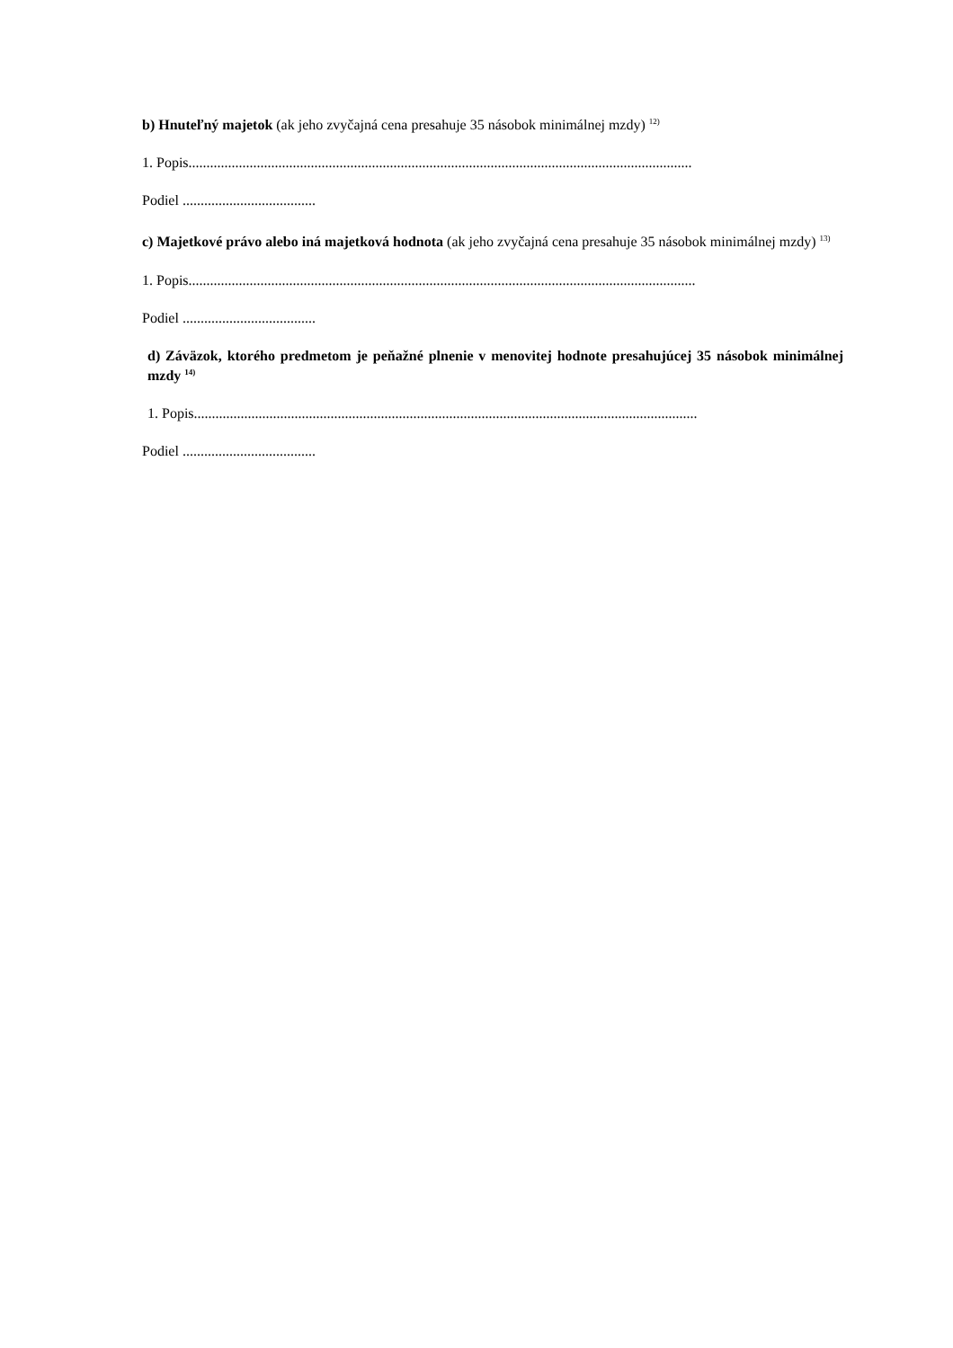b) Hnuteľný majetok (ak jeho zvyčajná cena presahuje 35 násobok minimálnej mzdy) <sup>12)</sup>
1. Popis............................................................................................................................................
Podiel .....................................
c) Majetkové právo alebo iná majetková hodnota (ak jeho zvyčajná cena presahuje 35 násobok minimálnej mzdy) <sup>13)</sup>
1. Popis.............................................................................................................................................
Podiel .....................................
d) Záväzok, ktorého predmetom je peňažné plnenie v menovitej hodnote presahujúcej 35 násobok minimálnej mzdy <sup>14)</sup>
1. Popis............................................................................................................................................
Podiel .....................................